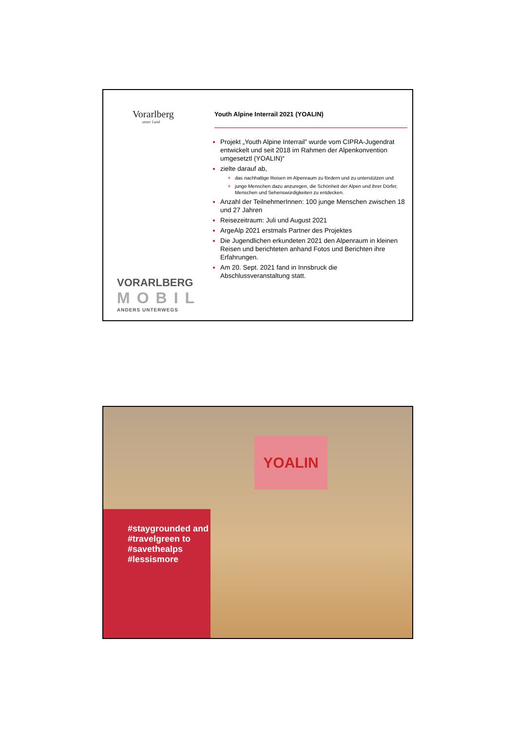Vorarlberg
unser Land
VORARLBERG
MOBIL
ANDERS UNTERWEGS
Youth Alpine Interrail 2021 (YOALIN)
Projekt „Youth Alpine Interrail” wurde vom CIPRA-Jugendrat entwickelt und seit 2018 im Rahmen der Alpenkonvention umgesetztl (YOALIN)“
zielte darauf ab,
das nachhaltige Reisen im Alpenraum zu fördern und zu unterstützen und
junge Menschen dazu anzuregen, die Schönheit der Alpen und ihrer Dörfer, Menschen und Sehenswürdigkeiten zu entdecken.
Anzahl der TeilnehmerInnen: 100 junge Menschen zwischen 18 und 27 Jahren
Reisezeitraum: Juli und August 2021
ArgeAlp 2021 erstmals Partner des Projektes
Die Jugendlichen erkundeten 2021 den Alpenraum in kleinen Reisen und berichteten anhand Fotos und Berichten ihre Erfahrungen.
Am 20. Sept. 2021 fand in Innsbruck die Abschlussveranstaltung statt.
YOALIN
#staygrounded and
#travelgreen to
#savethealps
#lessismore